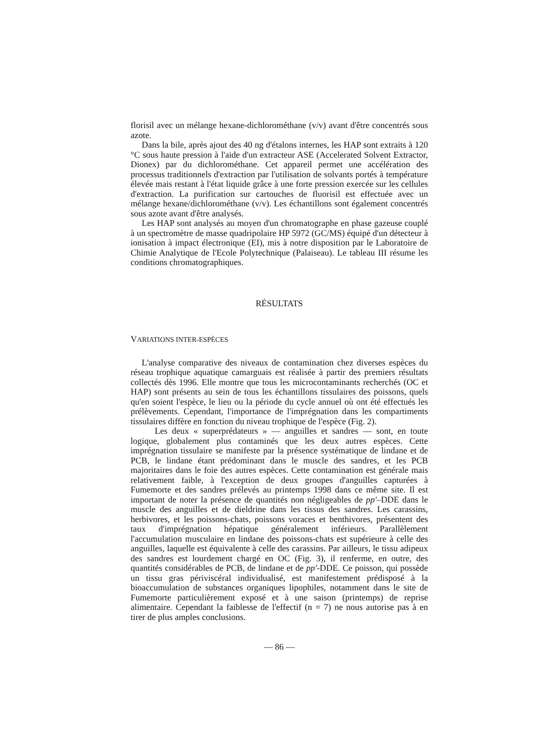florisil avec un mélange hexane-dichlorométhane (v/v) avant d'être concentrés sous azote.
Dans la bile, après ajout des 40 ng d'étalons internes, les HAP sont extraits à 120 °C sous haute pression à l'aide d'un extracteur ASE (Accelerated Solvent Extractor, Dionex) par du dichlorométhane. Cet appareil permet une accélération des processus traditionnels d'extraction par l'utilisation de solvants portés à température élevée mais restant à l'état liquide grâce à une forte pression exercée sur les cellules d'extraction. La purification sur cartouches de fluorisil est effectuée avec un mélange hexane/dichlorométhane (v/v). Les échantillons sont également concentrés sous azote avant d'être analysés.
Les HAP sont analysés au moyen d'un chromatographe en phase gazeuse couplé à un spectromètre de masse quadripolaire HP 5972 (GC/MS) équipé d'un détecteur à ionisation à impact électronique (EI), mis à notre disposition par le Laboratoire de Chimie Analytique de l'Ecole Polytechnique (Palaiseau). Le tableau III résume les conditions chromatographiques.
RÉSULTATS
VARIATIONS INTER-ESPÈCES
L'analyse comparative des niveaux de contamination chez diverses espèces du réseau trophique aquatique camarguais est réalisée à partir des premiers résultats collectés dès 1996. Elle montre que tous les microcontaminants recherchés (OC et HAP) sont présents au sein de tous les échantillons tissulaires des poissons, quels qu'en soient l'espèce, le lieu ou la période du cycle annuel où ont été effectués les prélèvements. Cependant, l'importance de l'imprégnation dans les compartiments tissulaires diffère en fonction du niveau trophique de l'espèce (Fig. 2).
Les deux « superprédateurs » — anguilles et sandres — sont, en toute logique, globalement plus contaminés que les deux autres espèces. Cette imprégnation tissulaire se manifeste par la présence systématique de lindane et de PCB, le lindane étant prédominant dans le muscle des sandres, et les PCB majoritaires dans le foie des autres espèces. Cette contamination est générale mais relativement faible, à l'exception de deux groupes d'anguilles capturées à Fumemorte et des sandres prélevés au printemps 1998 dans ce même site. Il est important de noter la présence de quantités non négligeables de pp'–DDE dans le muscle des anguilles et de dieldrine dans les tissus des sandres. Les carassins, herbivores, et les poissons-chats, poissons voraces et benthivores, présentent des taux d'imprégnation hépatique généralement inférieurs. Parallèlement l'accumulation musculaire en lindane des poissons-chats est supérieure à celle des anguilles, laquelle est équivalente à celle des carassins. Par ailleurs, le tissu adipeux des sandres est lourdement chargé en OC (Fig. 3), il renferme, en outre, des quantités considérables de PCB, de lindane et de pp'-DDE. Ce poisson, qui possède un tissu gras périviscéral individualisé, est manifestement prédisposé à la bioaccumulation de substances organiques lipophiles, notamment dans le site de Fumemorte particulièrement exposé et à une saison (printemps) de reprise alimentaire. Cependant la faiblesse de l'effectif (n = 7) ne nous autorise pas à en tirer de plus amples conclusions.
— 86 —